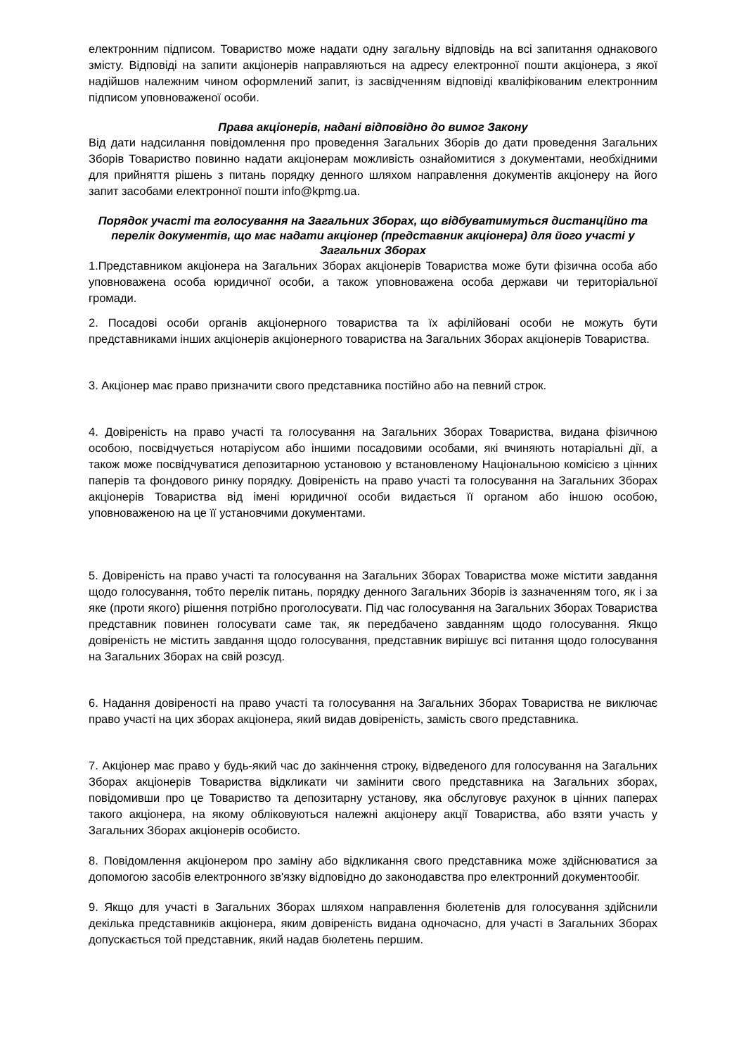електронним підписом. Товариство може надати одну загальну відповідь на всі запитання однакового змісту. Відповіді на запити акціонерів направляються на адресу електронної пошти акціонера, з якої надійшов належним чином оформлений запит, із засвідченням відповіді кваліфікованим електронним підписом уповноваженої особи.
Права акціонерів, надані відповідно до вимог Закону
Від дати надсилання повідомлення про проведення Загальних Зборів до дати проведення Загальних Зборів Товариство повинно надати акціонерам можливість ознайомитися з документами, необхідними для прийняття рішень з питань порядку денного шляхом направлення документів акціонеру на його запит засобами електронної пошти info@kpmg.ua.
Порядок участі та голосування на Загальних Зборах, що відбуватимуться дистанційно та перелік документів, що має надати акціонер (представник акціонера) для його участі у Загальних Зборах
1.Представником акціонера на Загальних Зборах акціонерів Товариства може бути фізична особа або уповноважена особа юридичної особи, а також уповноважена особа держави чи територіальної громади.
2. Посадові особи органів акціонерного товариства та їх афілійовані особи не можуть бути представниками інших акціонерів акціонерного товариства на Загальних Зборах акціонерів Товариства.
3. Акціонер має право призначити свого представника постійно або на певний строк.
4. Довіреність на право участі та голосування на Загальних Зборах Товариства, видана фізичною особою, посвідчується нотаріусом або іншими посадовими особами, які вчиняють нотаріальні дії, а також може посвідчуватися депозитарною установою у встановленому Національною комісією з цінних паперів та фондового ринку порядку. Довіреність на право участі та голосування на Загальних Зборах акціонерів Товариства від імені юридичної особи видається її органом або іншою особою, уповноваженою на це її установчими документами.
5. Довіреність на право участі та голосування на Загальних Зборах Товариства може містити завдання щодо голосування, тобто перелік питань, порядку денного Загальних Зборів із зазначенням того, як і за яке (проти якого) рішення потрібно проголосувати. Під час голосування на Загальних Зборах Товариства представник повинен голосувати саме так, як передбачено завданням щодо голосування. Якщо довіреність не містить завдання щодо голосування, представник вирішує всі питання щодо голосування на Загальних Зборах на свій розсуд.
6. Надання довіреності на право участі та голосування на Загальних Зборах Товариства не виключає право участі на цих зборах акціонера, який видав довіреність, замість свого представника.
7. Акціонер має право у будь-який час до закінчення строку, відведеного для голосування на Загальних Зборах акціонерів Товариства відкликати чи замінити свого представника на Загальних зборах, повідомивши про це Товариство та депозитарну установу, яка обслуговує рахунок в цінних паперах такого акціонера, на якому обліковуються належні акціонеру акції Товариства, або взяти участь у Загальних Зборах акціонерів особисто.
8. Повідомлення акціонером про заміну або відкликання свого представника може здійснюватися за допомогою засобів електронного зв'язку відповідно до законодавства про електронний документообіг.
9. Якщо для участі в Загальних Зборах шляхом направлення бюлетенів для голосування здійснили декілька представників акціонера, яким довіреність видана одночасно, для участі в Загальних Зборах допускається той представник, який надав бюлетень першим.